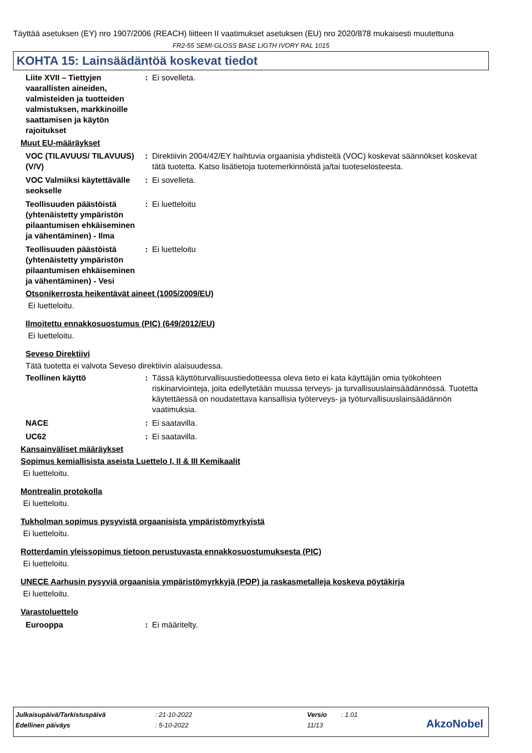Täyttää asetuksen (EY) nro 1907/2006 (REACH) liitteen II vaatimukset asetuksen (EU) nro 2020/878 mukaisesti muutettuna
FR2-55 SEMI-GLOSS BASE LIGTH IVORY RAL 1015
KOHTA 15: Lainsäädäntöä koskevat tiedot
Liite XVII – Tiettyjen vaarallisten aineiden, valmisteiden ja tuotteiden valmistuksen, markkinoille saattamisen ja käytön rajoitukset
: Ei sovelleta.
Muut EU-määräykset
VOC (TILAVUUS/ TILAVUUS) (V/V)
: Direktiivin 2004/42/EY haihtuvia orgaanisia yhdisteitä (VOC) koskevat säännökset koskevat tätä tuotetta. Katso lisätietoja tuotemerkinnöistä ja/tai tuoteselosteesta.
VOC Valmiiksi käytettävälle seokselle
: Ei sovelleta.
Teollisuuden päästöistä (yhtenäistetty ympäristön pilaantumisen ehkäiseminen ja vähentäminen) - Ilma
: Ei luetteloitu
Teollisuuden päästöistä (yhtenäistetty ympäristön pilaantumisen ehkäiseminen ja vähentäminen) - Vesi
: Ei luetteloitu
Otsonikerrosta heikentävät aineet (1005/2009/EU)
Ei luetteloitu.
Ilmoitettu ennakkosuostumus (PIC) (649/2012/EU)
Ei luetteloitu.
Seveso Direktiivi
Tätä tuotetta ei valvota Seveso direktiivin alaisuudessa.
Teollinen käyttö : Tässä käyttöturvallisuustiedotteessa oleva tieto ei kata käyttäjän omia työkohteen riskinarviointeja, joita edellytetään muussa terveys- ja turvallisuuslainsäädännössä. Tuotetta käytettäessä on noudatettava kansallisia työterveys- ja työturvallisuuslainsäädännön vaatimuksia.
NACE : Ei saatavilla.
UC62 : Ei saatavilla.
Kansainväliset määräykset
Sopimus kemiallisista aseista Luettelo I, II & III Kemikaalit
Ei luetteloitu.
Montrealin protokolla
Ei luetteloitu.
Tukholman sopimus pysyvistä orgaanisista ympäristömyrkyistä
Ei luetteloitu.
Rotterdamin yleissopimus tietoon perustuvasta ennakkosuostumuksesta (PIC)
Ei luetteloitu.
UNECE Aarhusin pysyviä orgaanisia ympäristömyrkkyjä (POP) ja raskasmetalleja koskeva pöytäkirja
Ei luetteloitu.
Varastoluettelo
Eurooppa : Ei määritelty.
| Julkaisupäivä/Tarkistuspäivä | : 21-10-2022 | Versio | : 1.01 |
| Edellinen päiväys | : 5-10-2022 | 11/13 | |
AkzoNobel